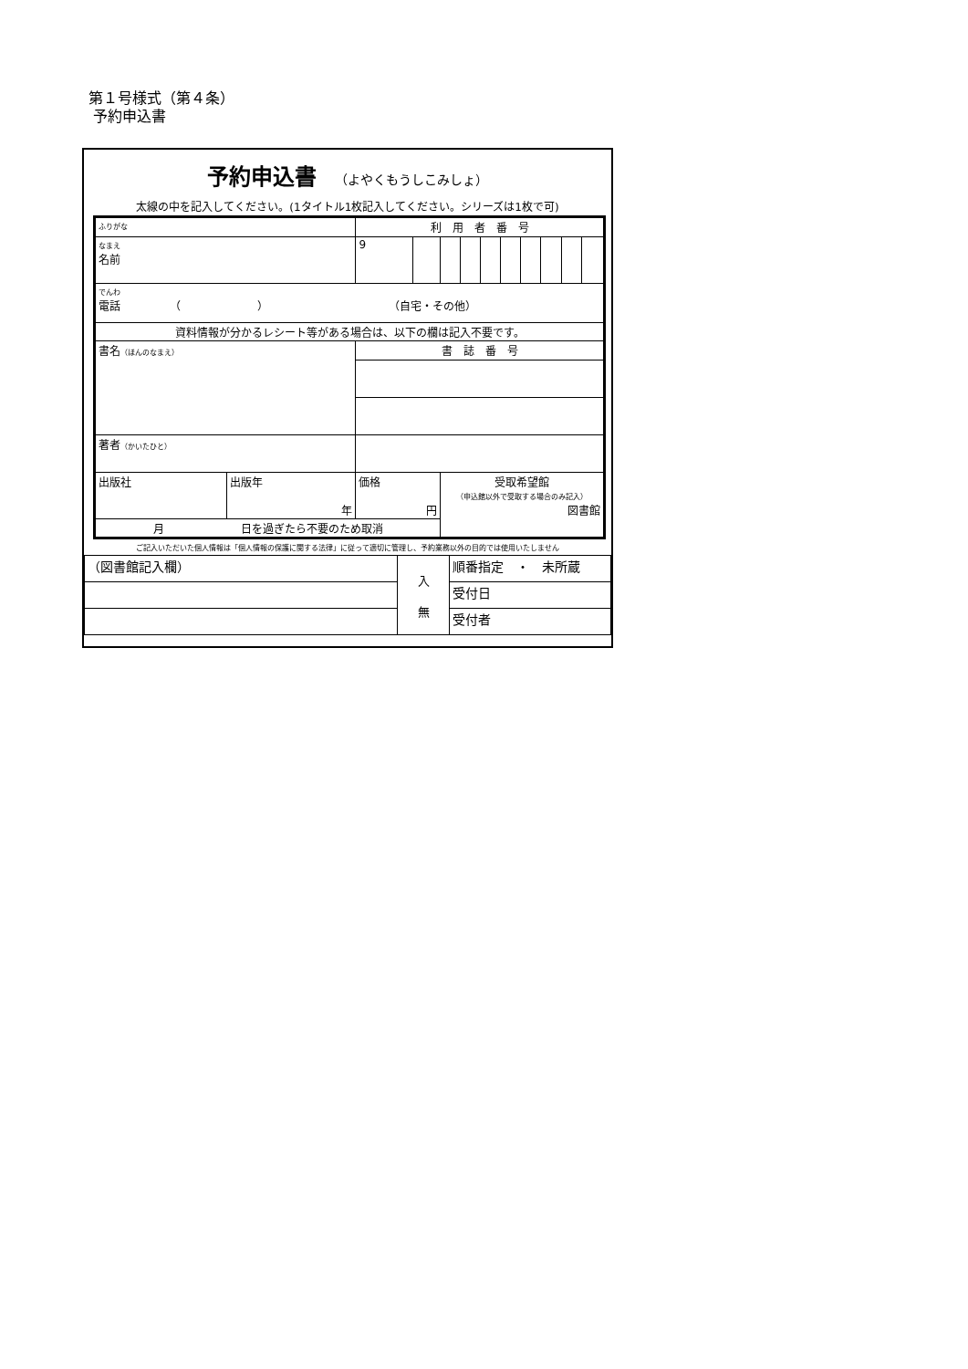第１号様式（第４条）
予約申込書
予約申込書 （よやくもうしこみしょ）
太線の中を記入してください。(1タイトル1枚記入してください。シリーズは1枚で可)
| ふりがな | | | 利 用 者 番 号 | | | | | | | | | |
| なまえ 名前 | | | 9 | | | | | | | | | |
| でんわ 電話 （ ） （自宅・その他） | | | | | | | | | | | | |
| 資料情報が分かるレシート等がある場合は、以下の欄は記入不要です。 | | | | | | | | | | | | |
| 書名 （ほんのなまえ） | | 書 誌 番 号 | | | | | | | | | | |
| 著者 （かいたひと） | | | | | | | | | | | | |
| 出版社 | 出版年 年 | 価格 円 | | | 受取希望館 （申込館以外で受取する場合のみ記入） 図書館 | | | | | | | |
| 月 日を過ぎたら不要のため取消 | | | | | | | | | | | | |
ご記入いただいた個人情報は「個人情報の保護に関する法律」に従って適切に管理し、予約業務以外の目的では使用いたしません
| （図書館記入欄） | 入 無 | 順番指定 ・ 未所蔵 |
| | | 受付日 |
| | | 受付者 |